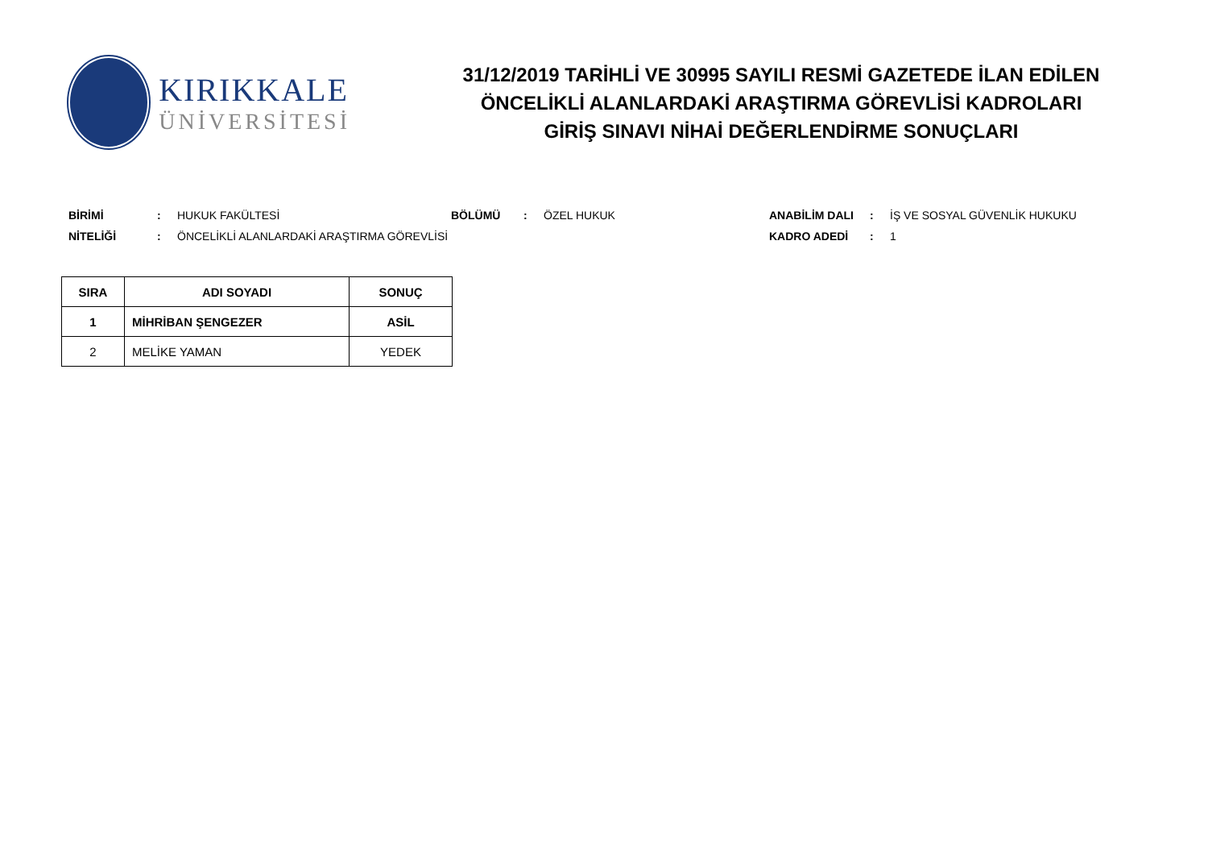KIRIKKALE
ÜNİVERSİTESİ
31/12/2019 TARİHLİ VE 30995 SAYILI RESMİ GAZETEDE İLAN EDİLEN
ÖNCELİKLİ ALANLARDAKİ ARAŞTIRMA GÖREVLİSİ KADROLARI
GİRİŞ SINAVI NİHAİ DEĞERLENDİRME SONUÇLARI
BİRİMİ: HUKUK FAKÜLTESİ BÖLÜMÜ: ÖZEL HUKUK ANABİLİM DALI: İŞ VE SOSYAL GÜVENLİK HUKUKU NİTELİĞİ: ÖNCELİKLİ ALANLARDAKİ ARAŞTIRMA GÖREVLİSİ KADRO ADEDİ: 1
| SIRA | ADI SOYADI | SONUÇ |
| --- | --- | --- |
| 1 | MİHRİBAN ŞENGEZER | ASİL |
| 2 | MELİKE YAMAN | YEDEK |